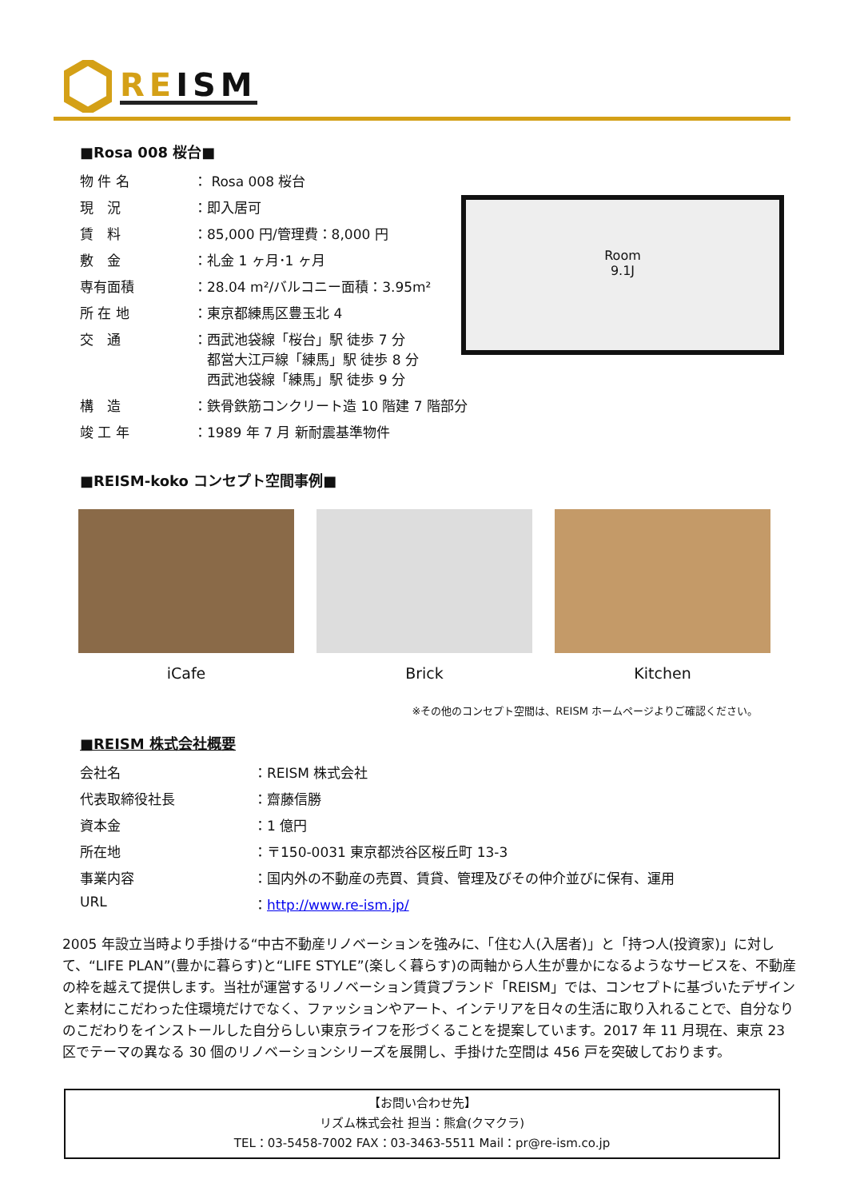REISM
Room
9.1J
■Rosa 008 桜台■
| 物 件 名 | ： Rosa 008 桜台 |
| 現 況 | ：即入居可 |
| 賃 料 | ：85,000 円/管理費：8,000 円 |
| 敷 金 | ：礼金 1 ヶ月･1 ヶ月 |
| 専有面積 | ：28.04 m²/バルコニー面積：3.95m² |
| 所 在 地 | ：東京都練馬区豊玉北 4 |
| 交 通 | ：西武池袋線「桜台」駅 徒歩 7 分 都営大江戸線「練馬」駅 徒歩 8 分 西武池袋線「練馬」駅 徒歩 9 分 |
| 構 造 | ：鉄骨鉄筋コンクリート造 10 階建 7 階部分 |
| 竣 工 年 | ：1989 年 7 月 新耐震基準物件 |
■REISM-koko コンセプト空間事例■
iCafe Brick Kitchen
※その他のコンセプト空間は、REISM ホームページよりご確認ください。
■REISM 株式会社概要
| 会社名 | ：REISM 株式会社 |
| 代表取締役社長 | ：齋藤信勝 |
| 資本金 | ：1 億円 |
| 所在地 | ：〒150-0031 東京都渋谷区桜丘町 13-3 |
| 事業内容 | ：国内外の不動産の売買、賃貸、管理及びその仲介並びに保有、運用 |
| URL | ： http://www.re-ism.jp/ |
2005 年設立当時より手掛ける“中古不動産リノベーションを強みに、「住む人(入居者)」と「持つ人(投資家)」に対して、“LIFE PLAN”(豊かに暮らす)と“LIFE STYLE”(楽しく暮らす)の両軸から人生が豊かになるようなサービスを、不動産の枠を越えて提供します。当社が運営するリノベーション賃貸ブランド「REISM」では、コンセプトに基づいたデザインと素材にこだわった住環境だけでなく、ファッションやアート、インテリアを日々の生活に取り入れることで、自分なりのこだわりをインストールした自分らしい東京ライフを形づくることを提案しています。2017 年 11 月現在、東京 23 区でテーマの異なる 30 個のリノベーションシリーズを展開し、手掛けた空間は 456 戸を突破しております。
【お問い合わせ先】
リズム株式会社 担当：熊倉(クマクラ)
TEL：03-5458-7002 FAX：03-3463-5511 Mail：pr@re-ism.co.jp